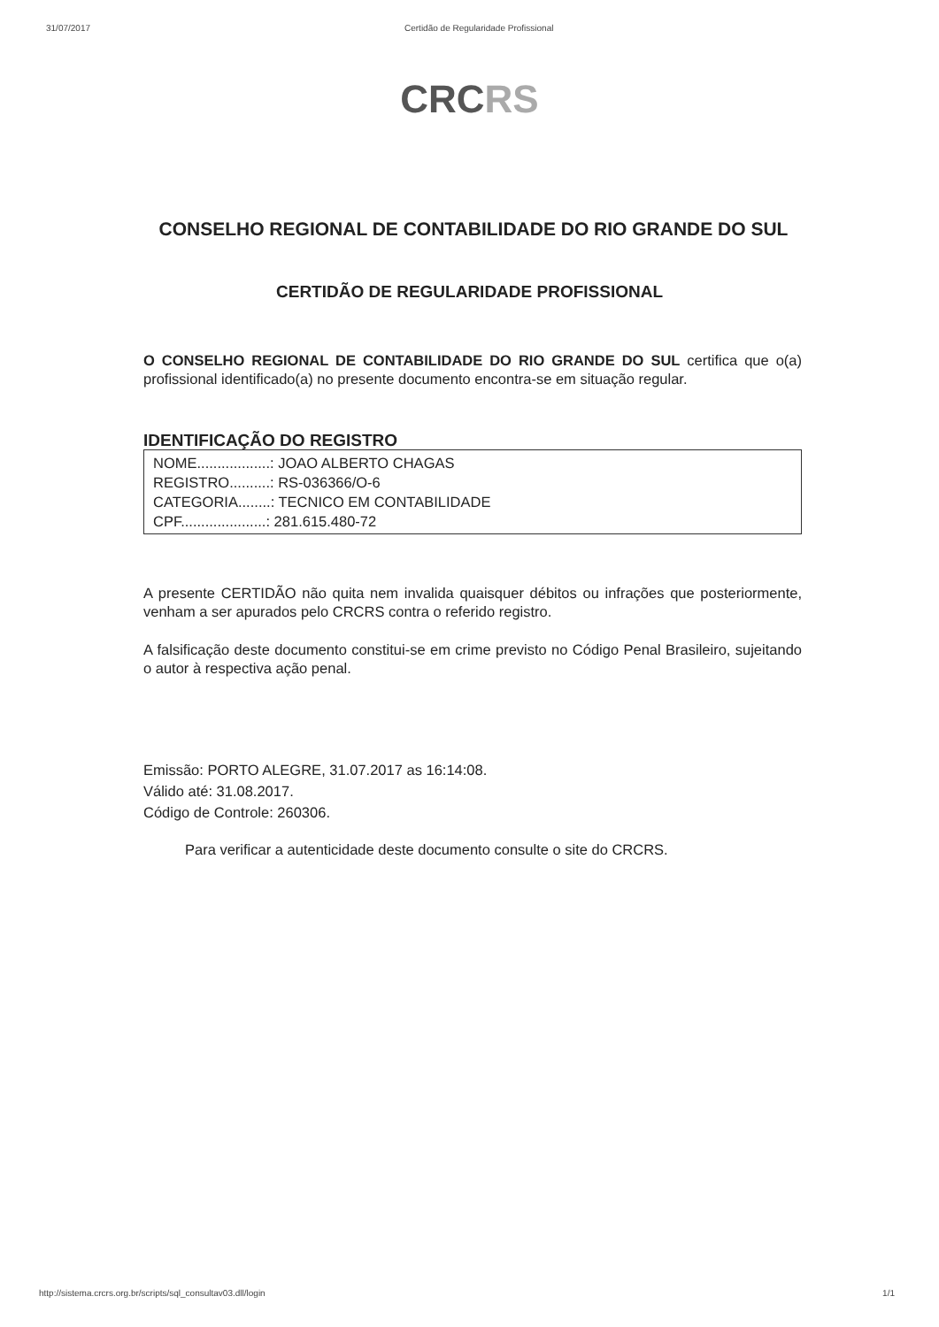31/07/2017 Certidão de Regularidade Profissional
CRCRS
CONSELHO REGIONAL DE CONTABILIDADE DO RIO GRANDE DO SUL
CERTIDÃO DE REGULARIDADE PROFISSIONAL
O CONSELHO REGIONAL DE CONTABILIDADE DO RIO GRANDE DO SUL certifica que o(a) profissional identificado(a) no presente documento encontra-se em situação regular.
IDENTIFICAÇÃO DO REGISTRO
NOME..................: JOAO ALBERTO CHAGAS
REGISTRO..........: RS-036366/O-6
CATEGORIA........: TECNICO EM CONTABILIDADE
CPF.....................: 281.615.480-72
A presente CERTIDÃO não quita nem invalida quaisquer débitos ou infrações que posteriormente, venham a ser apurados pelo CRCRS contra o referido registro.
A falsificação deste documento constitui-se em crime previsto no Código Penal Brasileiro, sujeitando o autor à respectiva ação penal.
Emissão: PORTO ALEGRE, 31.07.2017 as 16:14:08.
Válido até: 31.08.2017.
Código de Controle: 260306.
Para verificar a autenticidade deste documento consulte o site do CRCRS.
http://sistema.crcrs.org.br/scripts/sql_consultav03.dll/login 1/1